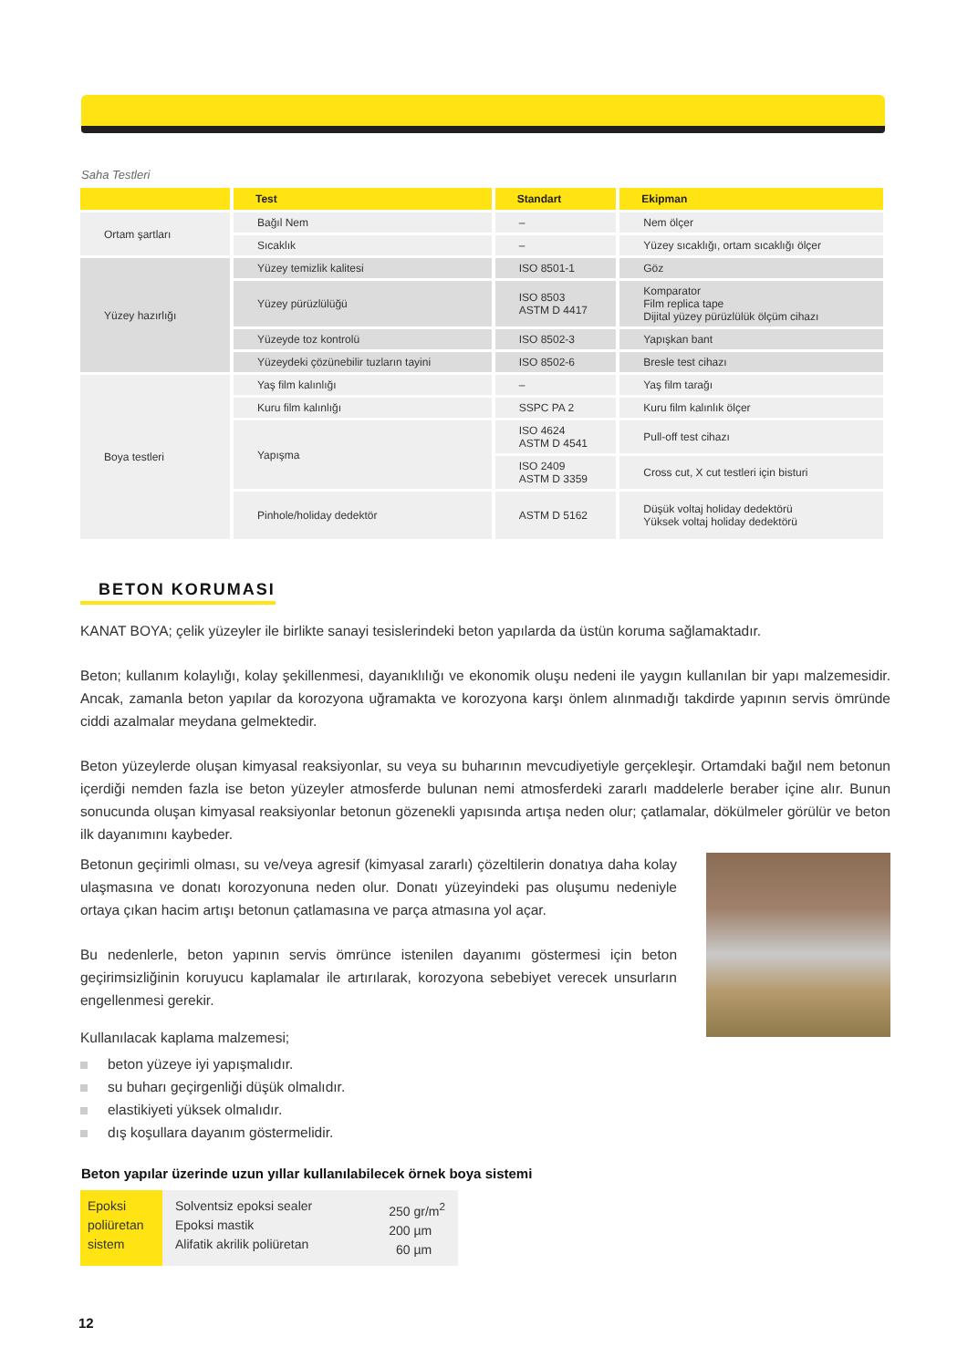Saha Testleri
| | Test | Standart | Ekipman |
| --- | --- | --- | --- |
| Ortam şartları | Bağıl Nem | – | Nem ölçer |
| | Sıcaklık | – | Yüzey sıcaklığı, ortam sıcaklığı ölçer |
| Yüzey hazırlığı | Yüzey temizlik kalitesi | ISO 8501-1 | Göz |
| | Yüzey pürüzlülüğü | ISO 8503 ASTM D 4417 | Komparator Film replica tape Dijital yüzey pürüzlülük ölçüm cihazı |
| | Yüzeyde toz kontrolü | ISO 8502-3 | Yapışkan bant |
| | Yüzeydeki çözünebilir tuzların tayini | ISO 8502-6 | Bresle test cihazı |
| Boya testleri | Yaş film kalınlığı | – | Yaş film tarağı |
| | Kuru film kalınlığı | SSPC PA 2 | Kuru film kalınlık ölçer |
| | Yapışma | ISO 4624 ASTM D 4541 | Pull-off test cihazı |
| | | ISO 2409 ASTM D 3359 | Cross cut, X cut testleri için bisturi |
| | Pinhole/holiday dedektör | ASTM D 5162 | Düşük voltaj holiday dedektörü Yüksek voltaj holiday dedektörü |
BETON KORUMASI
KANAT BOYA; çelik yüzeyler ile birlikte sanayi tesislerindeki beton yapılarda da üstün koruma sağlamaktadır.
Beton; kullanım kolaylığı, kolay şekillenmesi, dayanıklılığı ve ekonomik oluşu nedeni ile yaygın kullanılan bir yapı malzemesidir. Ancak, zamanla beton yapılar da korozyona uğramakta ve korozyona karşı önlem alınmadığı takdirde yapının servis ömründe ciddi azalmalar meydana gelmektedir.
Beton yüzeylerde oluşan kimyasal reaksiyonlar, su veya su buharının mevcudiyetiyle gerçekleşir. Ortamdaki bağıl nem betonun içerdiği nemden fazla ise beton yüzeyler atmosferde bulunan nemi atmosferdeki zararlı maddelerle beraber içine alır. Bunun sonucunda oluşan kimyasal reaksiyonlar betonun gözenekli yapısında artışa neden olur; çatlamalar, dökülmeler görülür ve beton ilk dayanımını kaybeder.
Betonun geçirimli olması, su ve/veya agresif (kimyasal zararlı) çözeltilerin donatıya daha kolay ulaşmasına ve donatı korozyonuna neden olur. Donatı yüzeyindeki pas oluşumu nedeniyle ortaya çıkan hacim artışı betonun çatlamasına ve parça atmasına yol açar.
Bu nedenlerle, beton yapının servis ömrünce istenilen dayanımı göstermesi için beton geçirimsizliğinin koruyucu kaplamalar ile artırılarak, korozyona sebebiyet verecek unsurların engellenmesi gerekir.
Kullanılacak kaplama malzemesi;
beton yüzeye iyi yapışmalıdır.
su buharı geçirgenliği düşük olmalıdır.
elastikiyeti yüksek olmalıdır.
dış koşullara dayanım göstermelidir.
Beton yapılar üzerinde uzun yıllar kullanılabilecek örnek boya sistemi
| Epoksi poliüretan sistem | Solventsiz epoksi sealer Epoksi mastik Alifatik akrilik poliüretan | 250 gr/m<sup>2</sup> 200 µm 60 µm |
12